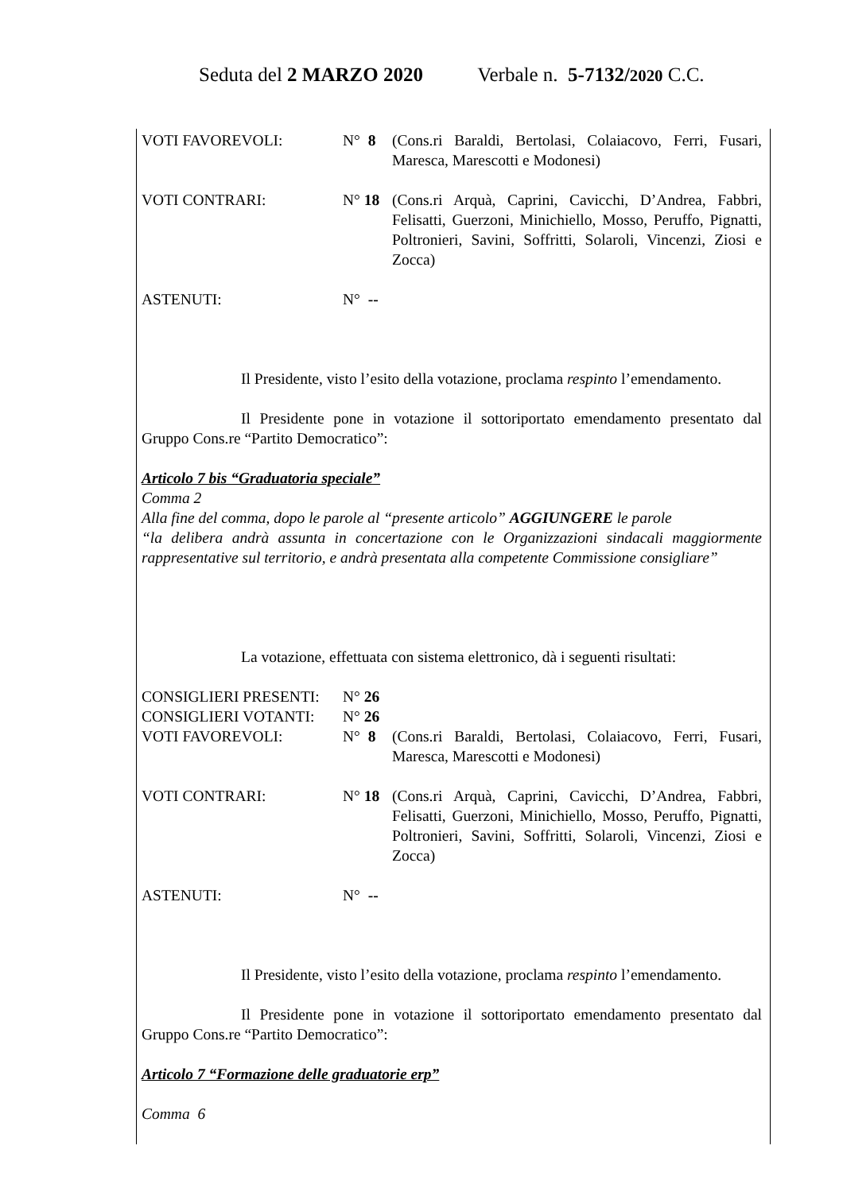Seduta del 2 MARZO 2020 Verbale n. 5-7132/2020 C.C.
VOTI FAVOREVOLI: N° 8 (Cons.ri Baraldi, Bertolasi, Colaiacovo, Ferri, Fusari, Maresca, Marescotti e Modonesi)
VOTI CONTRARI: N° 18 (Cons.ri Arquà, Caprini, Cavicchi, D’Andrea, Fabbri, Felisatti, Guerzoni, Minichiello, Mosso, Peruffo, Pignatti, Poltronieri, Savini, Soffritti, Solaroli, Vincenzi, Ziosi e Zocca)
ASTENUTI: N° --
Il Presidente, visto l’esito della votazione, proclama respinto l’emendamento.
Il Presidente pone in votazione il sottoriportato emendamento presentato dal Gruppo Cons.re “Partito Democratico”:
Articolo 7 bis “Graduatoria speciale”
Comma 2
Alla fine del comma, dopo le parole al “presente articolo” AGGIUNGERE le parole
“la delibera andrà assunta in concertazione con le Organizzazioni sindacali maggiormente rappresentative sul territorio, e andrà presentata alla competente Commissione consigliare”
La votazione, effettuata con sistema elettronico, dà i seguenti risultati:
CONSIGLIERI PRESENTI: N° 26
CONSIGLIERI VOTANTI: N° 26
VOTI FAVOREVOLI: N° 8 (Cons.ri Baraldi, Bertolasi, Colaiacovo, Ferri, Fusari, Maresca, Marescotti e Modonesi)
VOTI CONTRARI: N° 18 (Cons.ri Arquà, Caprini, Cavicchi, D’Andrea, Fabbri, Felisatti, Guerzoni, Minichiello, Mosso, Peruffo, Pignatti, Poltronieri, Savini, Soffritti, Solaroli, Vincenzi, Ziosi e Zocca)
ASTENUTI: N° --
Il Presidente, visto l’esito della votazione, proclama respinto l’emendamento.
Il Presidente pone in votazione il sottoriportato emendamento presentato dal Gruppo Cons.re “Partito Democratico”:
Articolo 7 “Formazione delle graduatorie erp”
Comma 6